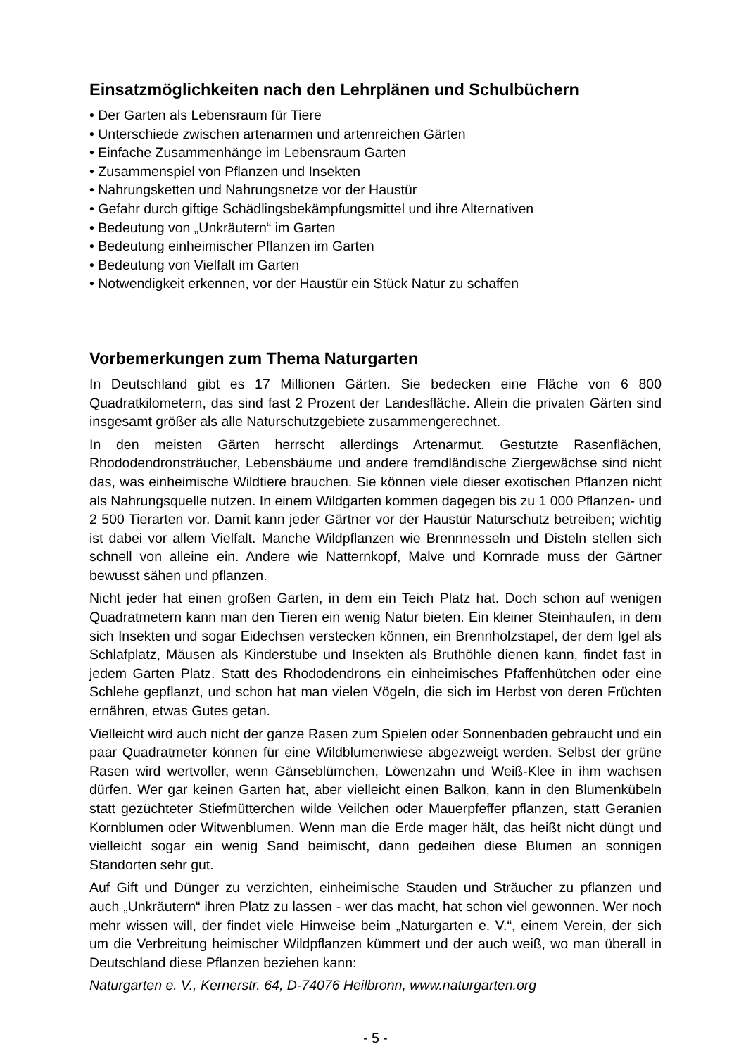Einsatzmöglichkeiten nach den Lehrplänen und Schulbüchern
• Der Garten als Lebensraum für Tiere
• Unterschiede zwischen artenarmen und artenreichen Gärten
• Einfache Zusammenhänge im Lebensraum Garten
• Zusammenspiel von Pflanzen und Insekten
• Nahrungsketten und Nahrungsnetze vor der Haustür
• Gefahr durch giftige Schädlingsbekämpfungsmittel und ihre Alternativen
• Bedeutung von „Unkräutern“ im Garten
• Bedeutung einheimischer Pflanzen im Garten
• Bedeutung von Vielfalt im Garten
• Notwendigkeit erkennen, vor der Haustür ein Stück Natur zu schaffen
Vorbemerkungen zum Thema Naturgarten
In Deutschland gibt es 17 Millionen Gärten. Sie bedecken eine Fläche von 6 800 Quadratkilometern, das sind fast 2 Prozent der Landesfläche. Allein die privaten Gärten sind insgesamt größer als alle Naturschutzgebiete zusammengerechnet.
In den meisten Gärten herrscht allerdings Artenarmut. Gestutzte Rasenflächen, Rhododendronsträucher, Lebensbäume und andere fremdländische Ziergewächse sind nicht das, was einheimische Wildtiere brauchen. Sie können viele dieser exotischen Pflanzen nicht als Nahrungsquelle nutzen. In einem Wildgarten kommen dagegen bis zu 1 000 Pflanzen- und 2 500 Tierarten vor. Damit kann jeder Gärtner vor der Haustür Naturschutz betreiben; wichtig ist dabei vor allem Vielfalt. Manche Wildpflanzen wie Brennnesseln und Disteln stellen sich schnell von alleine ein. Andere wie Natternkopf, Malve und Kornrade muss der Gärtner bewusst sähen und pflanzen.
Nicht jeder hat einen großen Garten, in dem ein Teich Platz hat. Doch schon auf wenigen Quadratmetern kann man den Tieren ein wenig Natur bieten. Ein kleiner Steinhaufen, in dem sich Insekten und sogar Eidechsen verstecken können, ein Brennholzstapel, der dem Igel als Schlafplatz, Mäusen als Kinderstube und Insekten als Bruthöhle dienen kann, findet fast in jedem Garten Platz. Statt des Rhododendrons ein einheimisches Pfaffenhütchen oder eine Schlehe gepflanzt, und schon hat man vielen Vögeln, die sich im Herbst von deren Früchten ernähren, etwas Gutes getan.
Vielleicht wird auch nicht der ganze Rasen zum Spielen oder Sonnenbaden gebraucht und ein paar Quadratmeter können für eine Wildblumenwiese abgezweigt werden. Selbst der grüne Rasen wird wertvoller, wenn Gänseblümchen, Löwenzahn und Weiß-Klee in ihm wachsen dürfen. Wer gar keinen Garten hat, aber vielleicht einen Balkon, kann in den Blumenkübeln statt gezüchteter Stiefmütterchen wilde Veilchen oder Mauerpfeffer pflanzen, statt Geranien Kornblumen oder Witwenblumen. Wenn man die Erde mager hält, das heißt nicht düngt und vielleicht sogar ein wenig Sand beimischt, dann gedeihen diese Blumen an sonnigen Standorten sehr gut.
Auf Gift und Dünger zu verzichten, einheimische Stauden und Sträucher zu pflanzen und auch „Unkräutern“ ihren Platz zu lassen - wer das macht, hat schon viel gewonnen. Wer noch mehr wissen will, der findet viele Hinweise beim „Naturgarten e. V.“, einem Verein, der sich um die Verbreitung heimischer Wildpflanzen kümmert und der auch weiß, wo man überall in Deutschland diese Pflanzen beziehen kann:
Naturgarten e. V., Kernerstr. 64, D-74076 Heilbronn, www.naturgarten.org
- 5 -